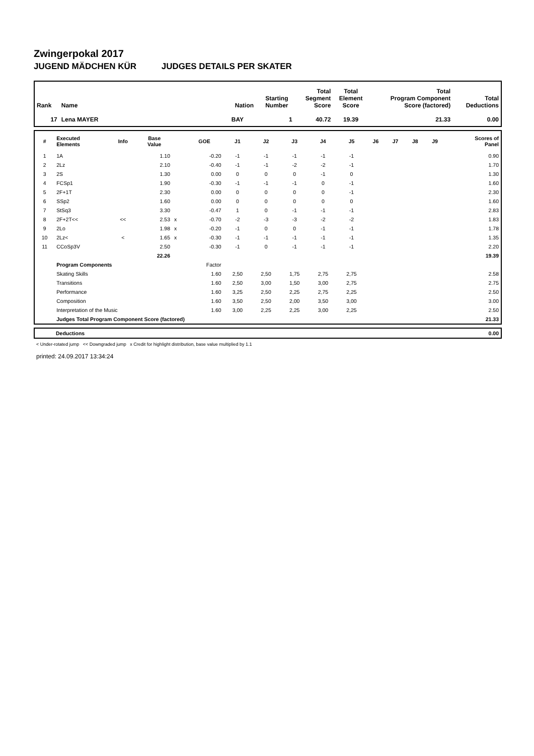Zwingerpokal 2017
JUGEND MÄDCHEN KÜR JUDGES DETAILS PER SKATER
| Rank | Name | Nation | Starting Number | Total Segment Score | Total Element Score | Total Program Component Score (factored) | Total Deductions |
| --- | --- | --- | --- | --- | --- | --- | --- |
| 17 | Lena MAYER | BAY | 1 | 40.72 | 19.39 | 21.33 | 0.00 |
| # | Executed Elements | Info | Base Value | | GOE | J1 | J2 | J3 | J4 | J5 | J6 | J7 | J8 | J9 | Scores of Panel |
| --- | --- | --- | --- | --- | --- | --- | --- | --- | --- | --- | --- | --- | --- | --- | --- |
| 1 | 1A | | 1.10 | | -0.20 | -1 | -1 | -1 | -1 | -1 | | | | | 0.90 |
| 2 | 2Lz | | 2.10 | | -0.40 | -1 | -1 | -2 | -2 | -1 | | | | | 1.70 |
| 3 | 2S | | 1.30 | | 0.00 | 0 | 0 | 0 | -1 | 0 | | | | | 1.30 |
| 4 | FCSp1 | | 1.90 | | -0.30 | -1 | -1 | -1 | 0 | -1 | | | | | 1.60 |
| 5 | 2F+1T | | 2.30 | | 0.00 | 0 | 0 | 0 | 0 | -1 | | | | | 2.30 |
| 6 | SSp2 | | 1.60 | | 0.00 | 0 | 0 | 0 | 0 | 0 | | | | | 1.60 |
| 7 | StSq3 | | 3.30 | | -0.47 | 1 | 0 | -1 | -1 | -1 | | | | | 2.83 |
| 8 | 2F+2T<< | << | 2.53 | x | -0.70 | -2 | -3 | -3 | -2 | -2 | | | | | 1.83 |
| 9 | 2Lo | | 1.98 | x | -0.20 | -1 | 0 | 0 | -1 | -1 | | | | | 1.78 |
| 10 | 2Lz< | < | 1.65 | x | -0.30 | -1 | -1 | -1 | -1 | -1 | | | | | 1.35 |
| 11 | CCoSp3V | | 2.50 | | -0.30 | -1 | 0 | -1 | -1 | -1 | | | | | 2.20 |
| | | | 22.26 | | | | | | | | | | | | 19.39 |
| | Program Components | | | | Factor | | | | | | | | | | |
| | Skating Skills | | | | 1.60 | 2,50 | 2,50 | 1,75 | 2,75 | 2,75 | | | | | 2.58 |
| | Transitions | | | | 1.60 | 2,50 | 3,00 | 1,50 | 3,00 | 2,75 | | | | | 2.75 |
| | Performance | | | | 1.60 | 3,25 | 2,50 | 2,25 | 2,75 | 2,25 | | | | | 2.50 |
| | Composition | | | | 1.60 | 3,50 | 2,50 | 2,00 | 3,50 | 3,00 | | | | | 3.00 |
| | Interpretation of the Music | | | | 1.60 | 3,00 | 2,25 | 2,25 | 3,00 | 2,25 | | | | | 2.50 |
| | Judges Total Program Component Score (factored) | | | | | | | | | | | | | | 21.33 |
| | Deductions | 0.00 |
< Under-rotated jump << Downgraded jump x Credit for highlight distribution, base value multiplied by 1.1
printed: 24.09.2017 13:34:24